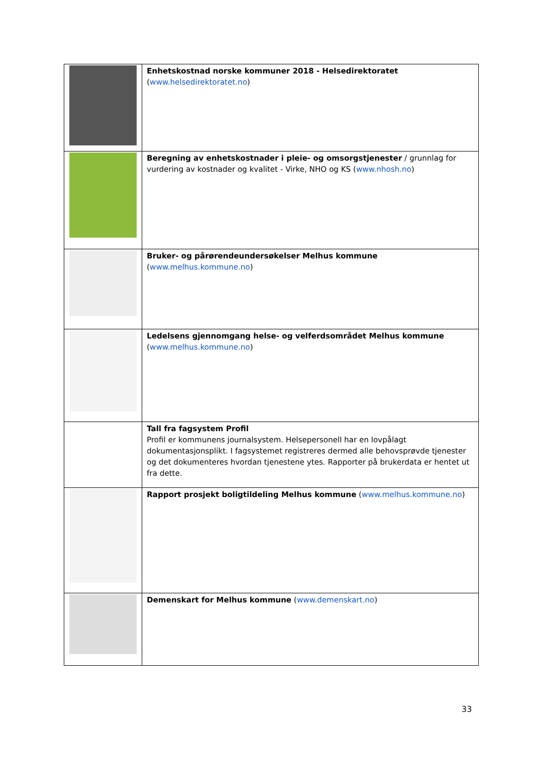| | Enhetskostnad norske kommuner 2018 - Helsedirektoratet ( www.helsedirektoratet.no ) |
| | Beregning av enhetskostnader i pleie- og omsorgstjenester / grunnlag for vurdering av kostnader og kvalitet - Virke, NHO og KS ( www.nhosh.no ) |
| | Bruker- og pårørendeundersøkelser Melhus kommune ( www.melhus.kommune.no ) |
| | Ledelsens gjennomgang helse- og velferdsområdet Melhus kommune ( www.melhus.kommune.no ) |
| | Tall fra fagsystem Profil Profil er kommunens journalsystem. Helsepersonell har en lovpålagt dokumentasjonsplikt. I fagsystemet registreres dermed alle behovsprøvde tjenester og det dokumenteres hvordan tjenestene ytes. Rapporter på brukerdata er hentet ut fra dette. |
| | Rapport prosjekt boligtildeling Melhus kommune ( www.melhus.kommune.no ) |
| | Demenskart for Melhus kommune ( www.demenskart.no ) |
33